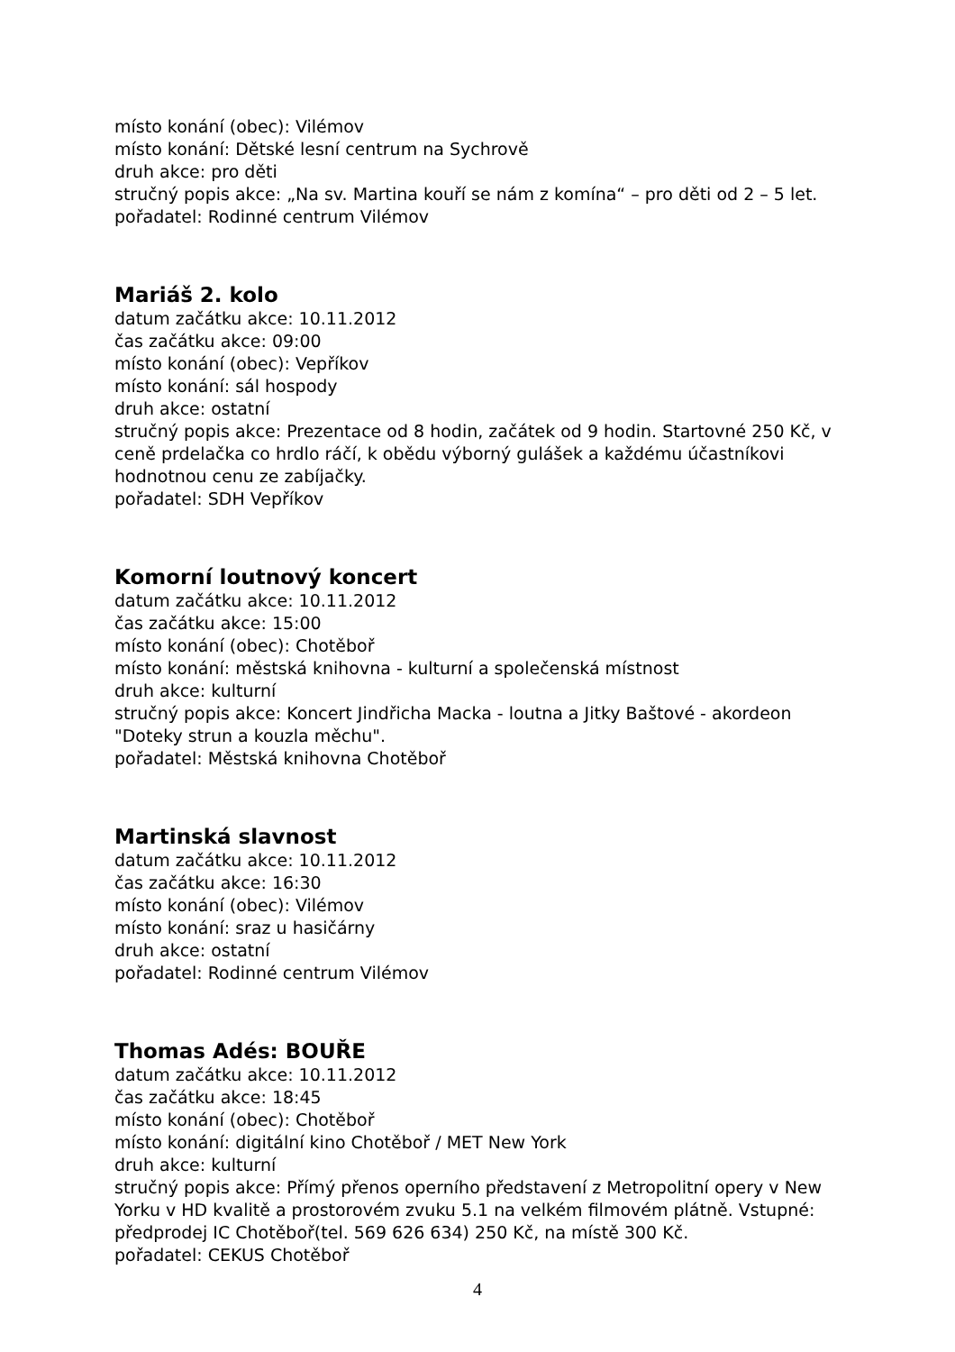místo konání (obec): Vilémov
místo konání: Dětské lesní centrum na Sychrově
druh akce: pro děti
stručný popis akce: „Na sv. Martina kouří se nám z komína“ – pro děti od 2 – 5 let.
pořadatel: Rodinné centrum Vilémov
Mariáš 2. kolo
datum začátku akce: 10.11.2012
čas začátku akce: 09:00
místo konání (obec): Vepříkov
místo konání: sál hospody
druh akce: ostatní
stručný popis akce: Prezentace od 8 hodin, začátek od 9 hodin. Startovné 250 Kč, v ceně prdelačka co hrdlo ráčí, k obědu výborný gulášek a každému účastníkovi hodnotnou cenu ze zabíjačky.
pořadatel: SDH Vepříkov
Komorní loutnový koncert
datum začátku akce: 10.11.2012
čas začátku akce: 15:00
místo konání (obec): Chotěboř
místo konání: městská knihovna - kulturní a společenská místnost
druh akce: kulturní
stručný popis akce: Koncert Jindřicha Macka - loutna a Jitky Baštové - akordeon "Doteky strun a kouzla měchu".
pořadatel: Městská knihovna Chotěboř
Martinská slavnost
datum začátku akce: 10.11.2012
čas začátku akce: 16:30
místo konání (obec): Vilémov
místo konání: sraz u hasičárny
druh akce: ostatní
pořadatel: Rodinné centrum Vilémov
Thomas Adés: BOUŘE
datum začátku akce: 10.11.2012
čas začátku akce: 18:45
místo konání (obec): Chotěboř
místo konání: digitální kino Chotěboř / MET New York
druh akce: kulturní
stručný popis akce: Přímý přenos operního představení z Metropolitní opery v New Yorku v HD kvalitě a prostorovém zvuku 5.1 na velkém filmovém plátně. Vstupné: předprodej IC Chotěboř(tel. 569 626 634) 250 Kč, na místě 300 Kč.
pořadatel: CEKUS Chotěboř
4